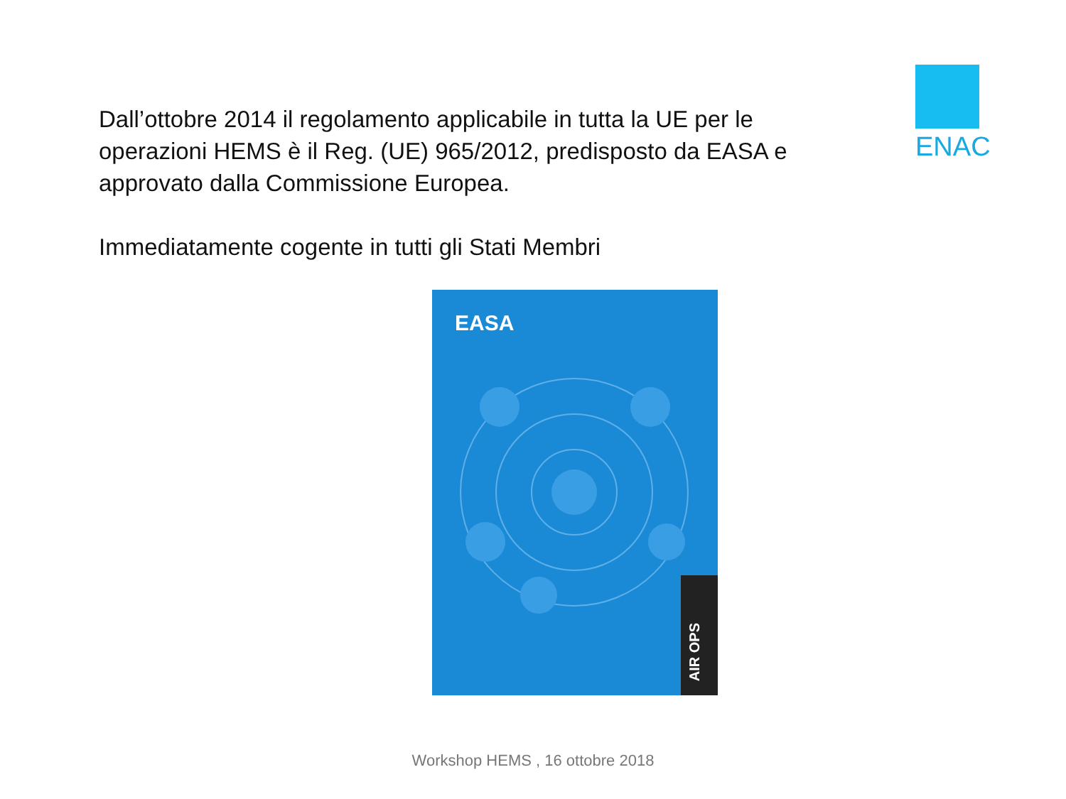Dall’ottobre 2014 il regolamento applicabile in tutta la UE per le operazioni HEMS è il Reg. (UE) 965/2012, predisposto da EASA e approvato dalla Commissione Europea.
Immediatamente cogente in tutti gli Stati Membri
ENAC
EASA
AIR OPS
Workshop HEMS , 16 ottobre 2018